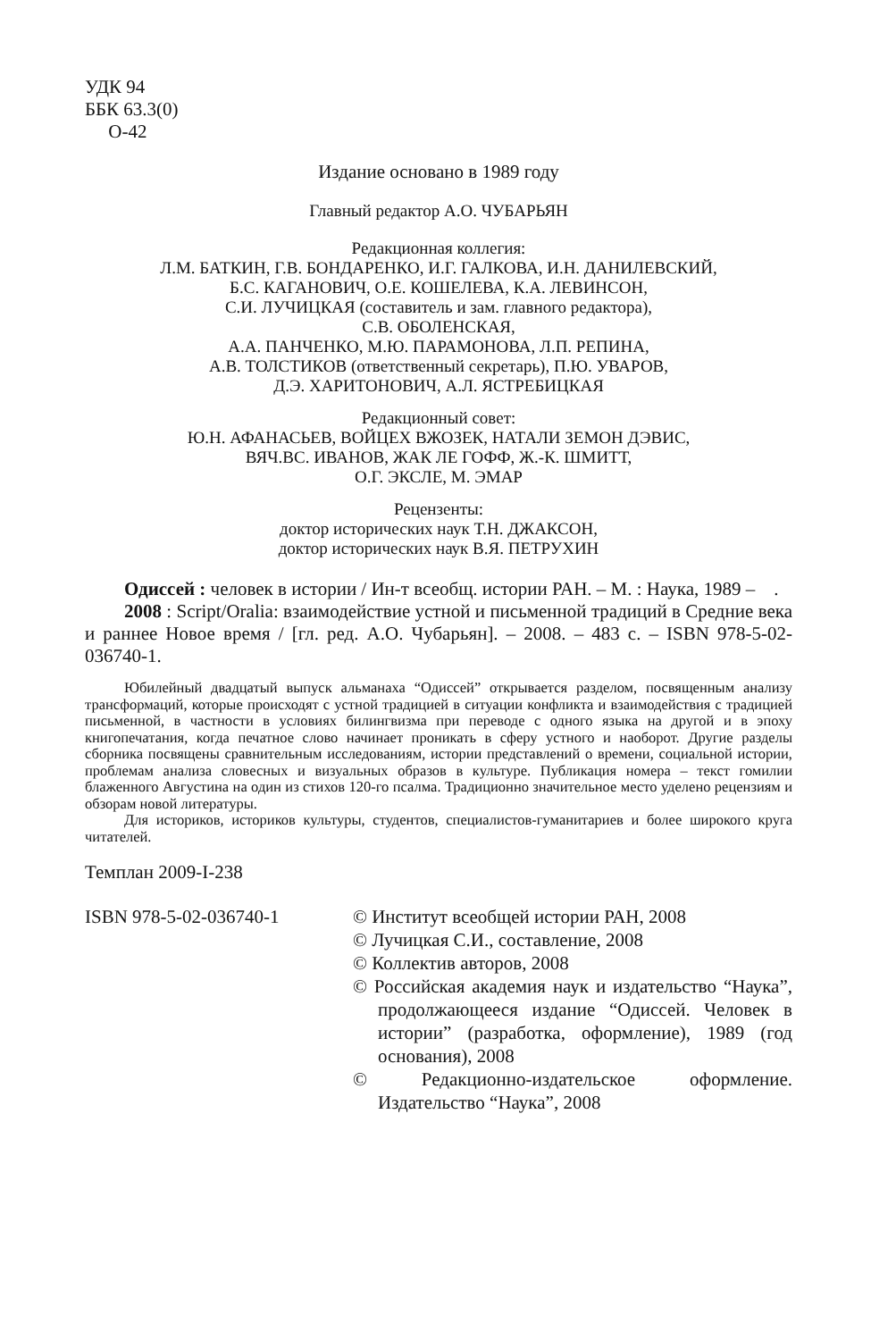УДК 94
ББК 63.3(0)
О-42
Издание основано в 1989 году
Главный редактор А.О. ЧУБАРЬЯН
Редакционная коллегия:
Л.М. БАТКИН, Г.В. БОНДАРЕНКО, И.Г. ГАЛКОВА, И.Н. ДАНИЛЕВСКИЙ,
Б.С. КАГАНОВИЧ, О.Е. КОШЕЛЕВА, К.А. ЛЕВИНСОН,
С.И. ЛУЧИЦКАЯ (составитель и зам. главного редактора),
С.В. ОБОЛЕНСКАЯ,
А.А. ПАНЧЕНКО, М.Ю. ПАРАМОНОВА, Л.П. РЕПИНА,
А.В. ТОЛСТИКОВ (ответственный секретарь), П.Ю. УВАРОВ,
Д.Э. ХАРИТОНОВИЧ, А.Л. ЯСТРЕБИЦКАЯ
Редакционный совет:
Ю.Н. АФАНАСЬЕВ, ВОЙЦЕХ ВЖОЗЕК, НАТАЛИ ЗЕМОН ДЭВИС,
ВЯЧ.ВС. ИВАНОВ, ЖАК ЛЕ ГОФФ, Ж.-К. ШМИТТ,
О.Г. ЭКСЛЕ, М. ЭМАР
Рецензенты:
доктор исторических наук Т.Н. ДЖАКСОН,
доктор исторических наук В.Я. ПЕТРУХИН
Одиссей : человек в истории / Ин-т всеобщ. истории РАН. – М. : Наука, 1989 – .
2008 : Script/Oralia: взаимодействие устной и письменной традиций в Средние века и раннее Новое время / [гл. ред. А.О. Чубарьян]. – 2008. – 483 с. – ISBN 978-5-02-036740-1.
Юбилейный двадцатый выпуск альманаха “Одиссей” открывается разделом, посвященным анализу трансформаций, которые происходят с устной традицией в ситуации конфликта и взаимодействия с традицией письменной, в частности в условиях билингвизма при переводе с одного языка на другой и в эпоху книгопечатания, когда печатное слово начинает проникать в сферу устного и наоборот. Другие разделы сборника посвящены сравнительным исследованиям, истории представлений о времени, социальной истории, проблемам анализа словесных и визуальных образов в культуре. Публикация номера – текст гомилии блаженного Августина на один из стихов 120-го псалма. Традиционно значительное место уделено рецензиям и обзорам новой литературы.
Для историков, историков культуры, студентов, специалистов-гуманитариев и более широкого круга читателей.
Темплан 2009-I-238
ISBN 978-5-02-036740-1 © Институт всеобщей истории РАН, 2008
© Лучицкая С.И., составление, 2008
© Коллектив авторов, 2008
© Российская академия наук и издательство “Наука”, продолжающееся издание “Одиссей. Человек в истории” (разработка, оформление), 1989 (год основания), 2008
© Редакционно-издательское оформление. Издательство “Наука”, 2008